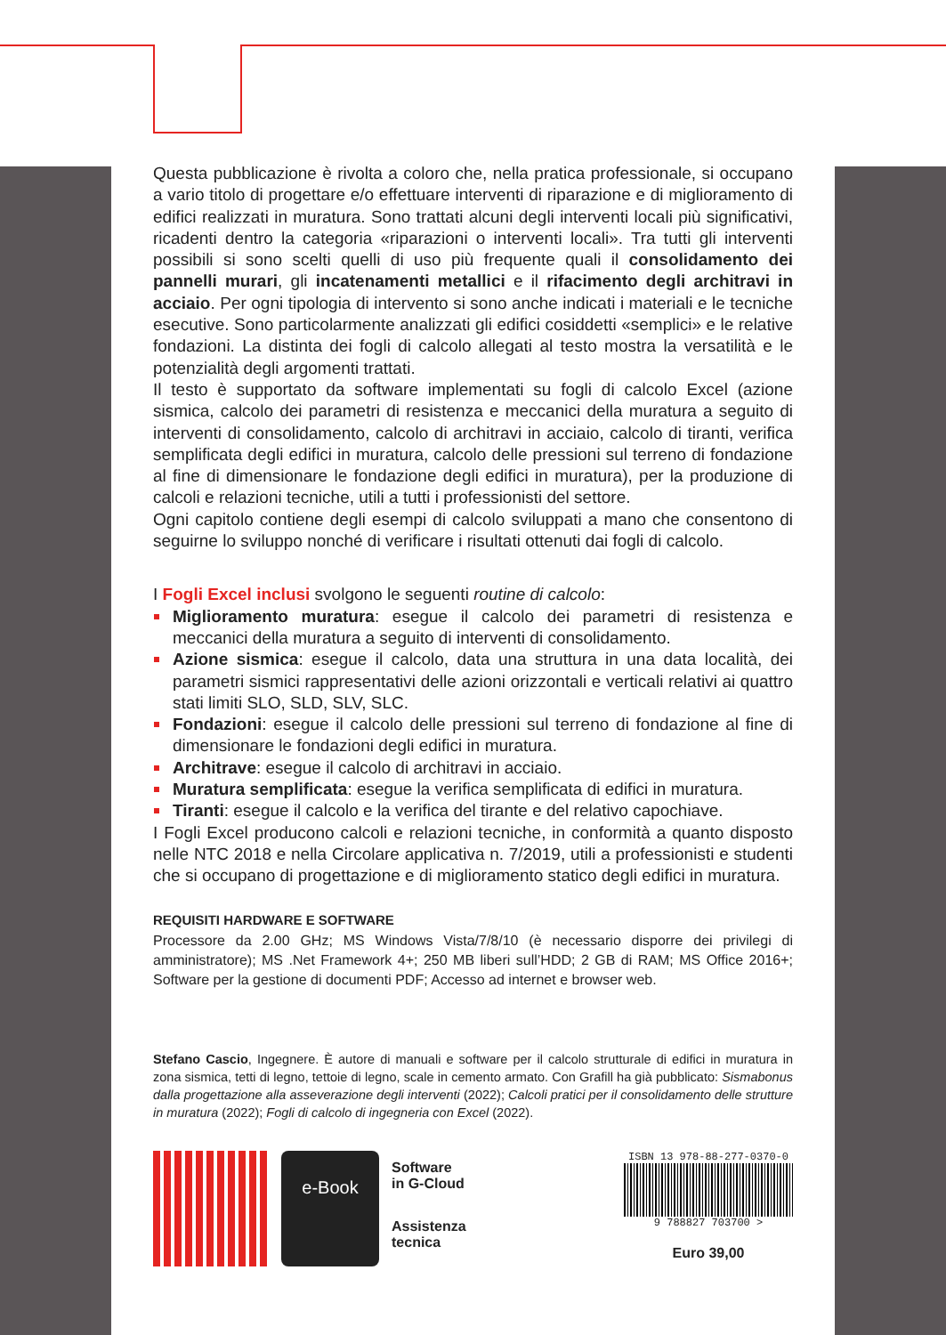Questa pubblicazione è rivolta a coloro che, nella pratica professionale, si occupano a vario titolo di progettare e/o effettuare interventi di riparazione e di miglioramento di edifici realizzati in muratura. Sono trattati alcuni degli interventi locali più significativi, ricadenti dentro la categoria «riparazioni o interventi locali». Tra tutti gli interventi possibili si sono scelti quelli di uso più frequente quali il consolidamento dei pannelli murari, gli incatenamenti metallici e il rifacimento degli architravi in acciaio. Per ogni tipologia di intervento si sono anche indicati i materiali e le tecniche esecutive. Sono particolarmente analizzati gli edifici cosiddetti «semplici» e le relative fondazioni. La distinta dei fogli di calcolo allegati al testo mostra la versatilità e le potenzialità degli argomenti trattati.
Il testo è supportato da software implementati su fogli di calcolo Excel (azione sismica, calcolo dei parametri di resistenza e meccanici della muratura a seguito di interventi di consolidamento, calcolo di architravi in acciaio, calcolo di tiranti, verifica semplificata degli edifici in muratura, calcolo delle pressioni sul terreno di fondazione al fine di dimensionare le fondazione degli edifici in muratura), per la produzione di calcoli e relazioni tecniche, utili a tutti i professionisti del settore.
Ogni capitolo contiene degli esempi di calcolo sviluppati a mano che consentono di seguirne lo sviluppo nonché di verificare i risultati ottenuti dai fogli di calcolo.
I Fogli Excel inclusi svolgono le seguenti routine di calcolo:
Miglioramento muratura: esegue il calcolo dei parametri di resistenza e meccanici della muratura a seguito di interventi di consolidamento.
Azione sismica: esegue il calcolo, data una struttura in una data località, dei parametri sismici rappresentativi delle azioni orizzontali e verticali relativi ai quattro stati limiti SLO, SLD, SLV, SLC.
Fondazioni: esegue il calcolo delle pressioni sul terreno di fondazione al fine di dimensionare le fondazioni degli edifici in muratura.
Architrave: esegue il calcolo di architravi in acciaio.
Muratura semplificata: esegue la verifica semplificata di edifici in muratura.
Tiranti: esegue il calcolo e la verifica del tirante e del relativo capochiave.
I Fogli Excel producono calcoli e relazioni tecniche, in conformità a quanto disposto nelle NTC 2018 e nella Circolare applicativa n. 7/2019, utili a professionisti e studenti che si occupano di progettazione e di miglioramento statico degli edifici in muratura.
REQUISITI HARDWARE E SOFTWARE
Processore da 2.00 GHz; MS Windows Vista/7/8/10 (è necessario disporre dei privilegi di amministratore); MS .Net Framework 4+; 250 MB liberi sull’HDD; 2 GB di RAM; MS Office 2016+; Software per la gestione di documenti PDF; Accesso ad internet e browser web.
Stefano Cascio, Ingegnere. È autore di manuali e software per il calcolo strutturale di edifici in muratura in zona sismica, tetti di legno, tettoie di legno, scale in cemento armato. Con Grafill ha già pubblicato: Sismabonus dalla progettazione alla asseverazione degli interventi (2022); Calcoli pratici per il consolidamento delle strutture in muratura (2022); Fogli di calcolo di ingegneria con Excel (2022).
e-Book
Software
in G-Cloud
Assistenza
tecnica
ISBN 13 978-88-277-0370-0
9 788827 703700 >
Euro 39,00